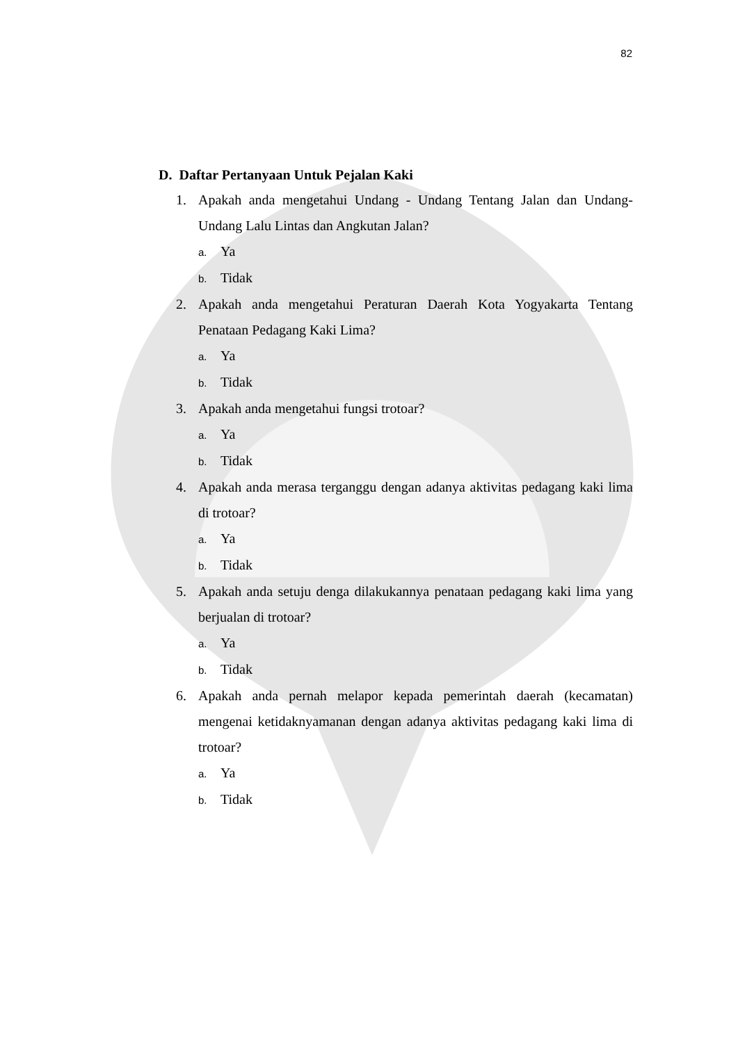82
D. Daftar Pertanyaan Untuk Pejalan Kaki
1. Apakah anda mengetahui Undang - Undang Tentang Jalan dan Undang-Undang Lalu Lintas dan Angkutan Jalan?
a. Ya
b. Tidak
2. Apakah anda mengetahui Peraturan Daerah Kota Yogyakarta Tentang Penataan Pedagang Kaki Lima?
a. Ya
b. Tidak
3. Apakah anda mengetahui fungsi trotoar?
a. Ya
b. Tidak
4. Apakah anda merasa terganggu dengan adanya aktivitas pedagang kaki lima di trotoar?
a. Ya
b. Tidak
5. Apakah anda setuju denga dilakukannya penataan pedagang kaki lima yang berjualan di trotoar?
a. Ya
b. Tidak
6. Apakah anda pernah melapor kepada pemerintah daerah (kecamatan) mengenai ketidaknyamanan dengan adanya aktivitas pedagang kaki lima di trotoar?
a. Ya
b. Tidak